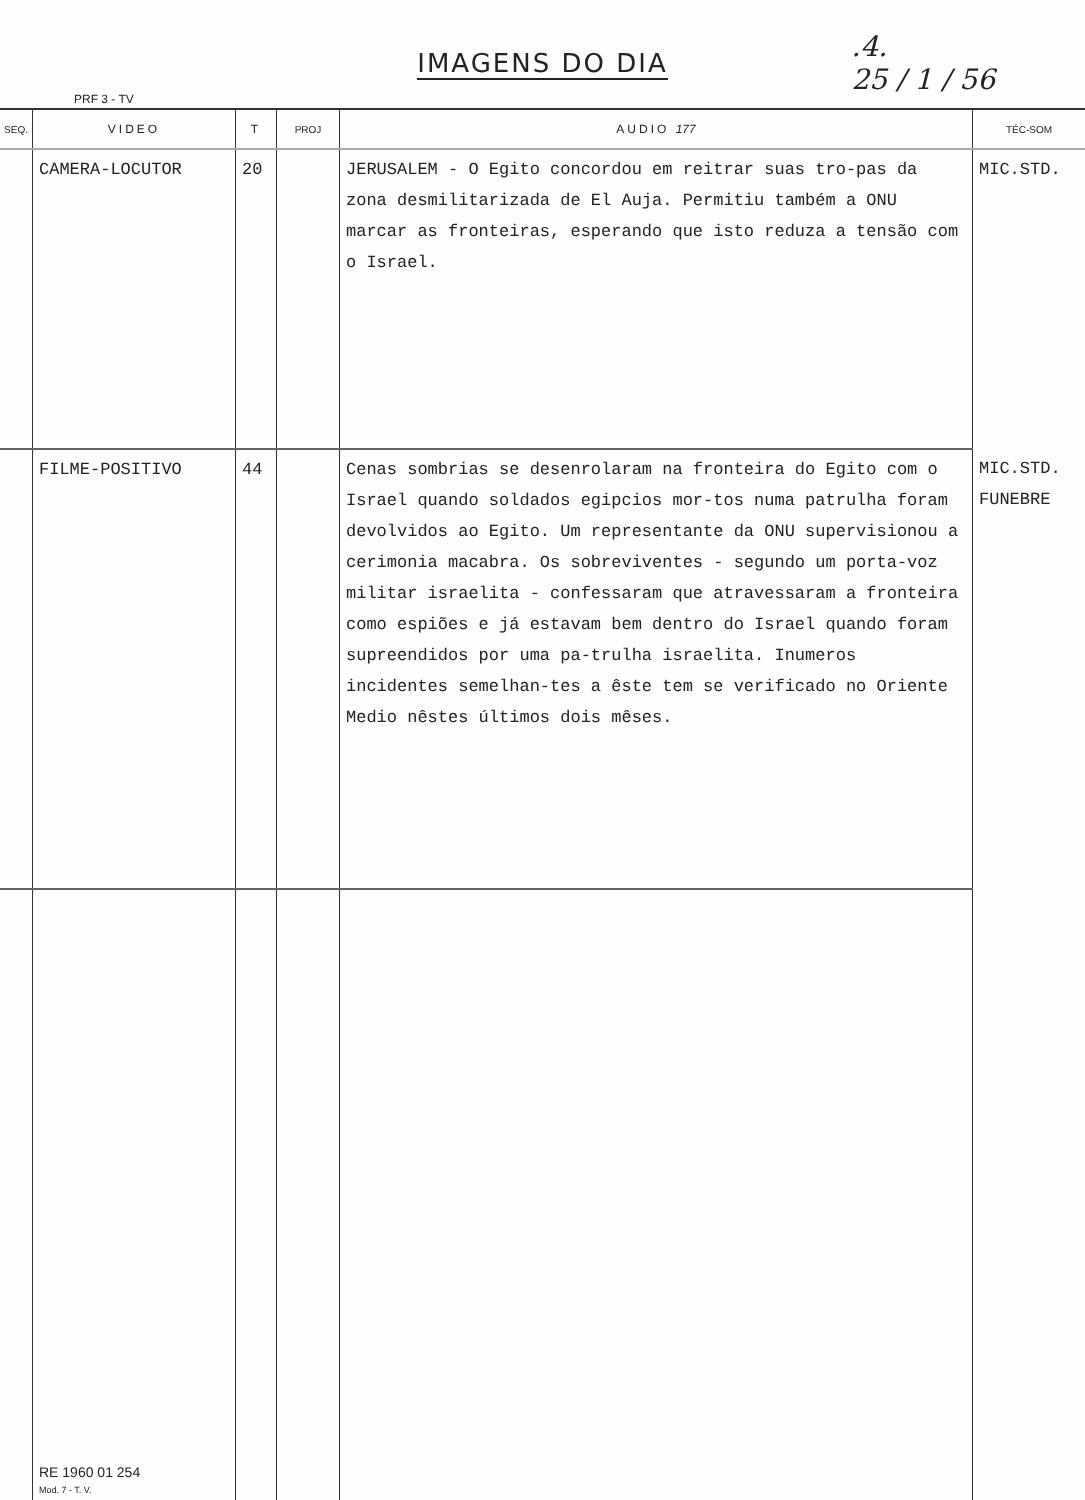IMAGENS DO DIA
PRF 3 - TV
.4.
25 / 1 / 56
| SEQ. | VIDEO | T | PROJ | AUDIO 177 | TÉC-SOM |
| --- | --- | --- | --- | --- | --- |
| | CAMERA-LOCUTOR | 20 | | JERUSALEM - O Egito concordou em reitrar suas tro-pas da zona desmilitarizada de El Auja. Permitiu também a ONU marcar as fronteiras, esperando que isto reduza a tensão com o Israel. | MIC.STD. |
| | FILME-POSITIVO | 44 | | Cenas sombrias se desenrolaram na fronteira do Egito com o Israel quando soldados egipcios mor-tos numa patrulha foram devolvidos ao Egito. Um representante da ONU supervisionou a cerimonia macabra. Os sobreviventes - segundo um porta-voz militar israelita - confessaram que atravessaram a fronteira como espiões e já estavam bem dentro do Israel quando foram supreendidos por uma pa-trulha israelita. Inumeros incidentes semelhan-tes a êste tem se verificado no Oriente Medio nêstes últimos dois mêses. | MIC.STD. FUNEBRE |
| | RE 1960 01 254 Mod. 7 - T. V. | | | | |